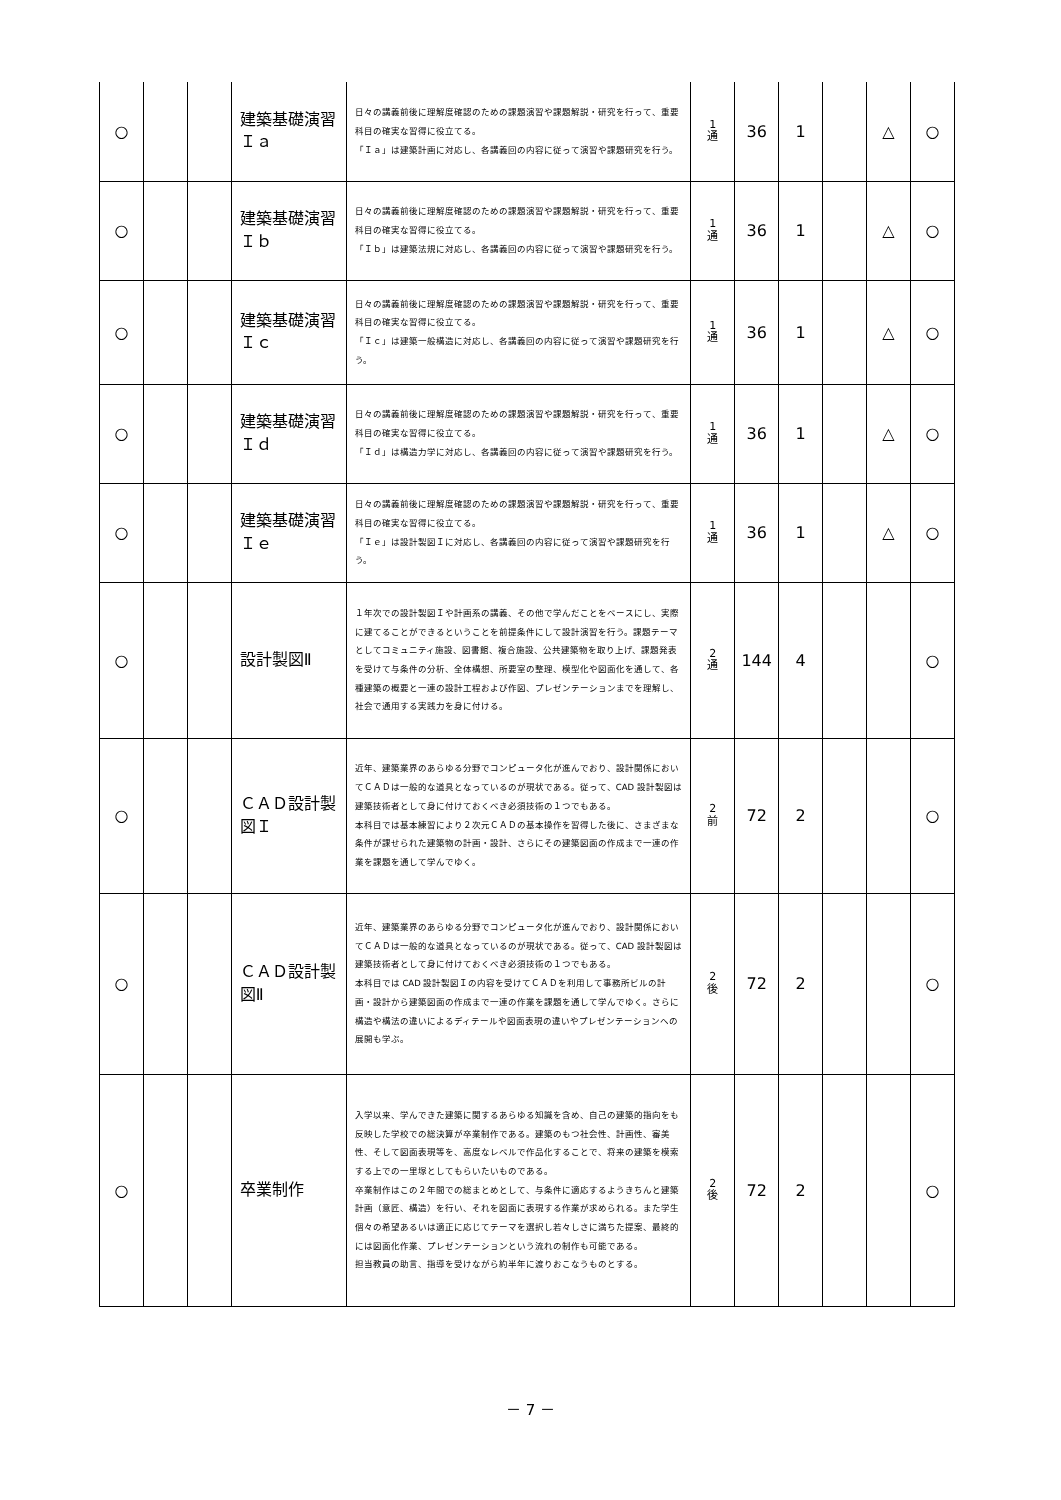| ○ | | | 建築基礎演習Ｉａ | 日々の講義前後に理解度確認のための課題演習や課題解説・研究を行って、重要科目の確実な習得に役立てる。 「Ｉａ」は建築計画に対応し、各講義回の内容に従って演習や課題研究を行う。 | 1 通 | 36 | 1 | | △ | ○ |
| ○ | | | 建築基礎演習Ｉｂ | 日々の講義前後に理解度確認のための課題演習や課題解説・研究を行って、重要科目の確実な習得に役立てる。 「Ｉｂ」は建築法規に対応し、各講義回の内容に従って演習や課題研究を行う。 | 1 通 | 36 | 1 | | △ | ○ |
| ○ | | | 建築基礎演習Ｉｃ | 日々の講義前後に理解度確認のための課題演習や課題解説・研究を行って、重要科目の確実な習得に役立てる。 「Ｉｃ」は建築一般構造に対応し、各講義回の内容に従って演習や課題研究を行う。 | 1 通 | 36 | 1 | | △ | ○ |
| ○ | | | 建築基礎演習Ｉｄ | 日々の講義前後に理解度確認のための課題演習や課題解説・研究を行って、重要科目の確実な習得に役立てる。 「Ｉｄ」は構造力学に対応し、各講義回の内容に従って演習や課題研究を行う。 | 1 通 | 36 | 1 | | △ | ○ |
| ○ | | | 建築基礎演習Ｉｅ | 日々の講義前後に理解度確認のための課題演習や課題解説・研究を行って、重要科目の確実な習得に役立てる。 「Ｉｅ」は設計製図Ｉに対応し、各講義回の内容に従って演習や課題研究を行う。 | 1 通 | 36 | 1 | | △ | ○ |
| ○ | | | 設計製図Ⅱ | １年次での設計製図Ｉや計画系の講義、その他で学んだことをベースにし、実際に建てることができるということを前提条件にして設計演習を行う。課題テーマとしてコミュニティ施設、図書館、複合施設、公共建築物を取り上げ、課題発表を受けて与条件の分析、全体構想、所要室の整理、模型化や図面化を通して、各種建築の概要と一連の設計工程および作図、プレゼンテーションまでを理解し、社会で通用する実践力を身に付ける。 | 2 通 | 144 | 4 | | | ○ |
| ○ | | | ＣＡＤ設計製図Ｉ | 近年、建築業界のあらゆる分野でコンピュータ化が進んでおり、設計関係においてＣＡＤは一般的な道具となっているのが現状である。従って、CAD 設計製図は建築技術者として身に付けておくべき必須技術の１つでもある。 本科目では基本練習により２次元ＣＡＤの基本操作を習得した後に、さまざまな条件が課せられた建築物の計画・設計、さらにその建築図面の作成まで一連の作業を課題を通して学んでゆく。 | 2 前 | 72 | 2 | | | ○ |
| ○ | | | ＣＡＤ設計製図Ⅱ | 近年、建築業界のあらゆる分野でコンピュータ化が進んでおり、設計関係においてＣＡＤは一般的な道具となっているのが現状である。従って、CAD 設計製図は建築技術者として身に付けておくべき必須技術の１つでもある。 本科目では CAD 設計製図Ｉの内容を受けてＣＡＤを利用して事務所ビルの計画・設計から建築図面の作成まで一連の作業を課題を通して学んでゆく。さらに構造や構法の違いによるディテールや図面表現の違いやプレゼンテーションへの展開も学ぶ。 | 2 後 | 72 | 2 | | | ○ |
| ○ | | | 卒業制作 | 入学以来、学んできた建築に関するあらゆる知識を含め、自己の建築的指向をも反映した学校での総決算が卒業制作である。建築のもつ社会性、計画性、審美性、そして図面表現等を、高度なレベルで作品化することで、将来の建築を模索する上での一里塚としてもらいたいものである。 卒業制作はこの２年間での総まとめとして、与条件に適応するようきちんと建築計画（意匠、構造）を行い、それを図面に表現する作業が求められる。また学生個々の希望あるいは適正に応じてテーマを選択し若々しさに満ちた提案、最終的には図面化作業、プレゼンテーションという流れの制作も可能である。 担当教員の助言、指導を受けながら約半年に渡りおこなうものとする。 | 2 後 | 72 | 2 | | | ○ |
－ 7 －